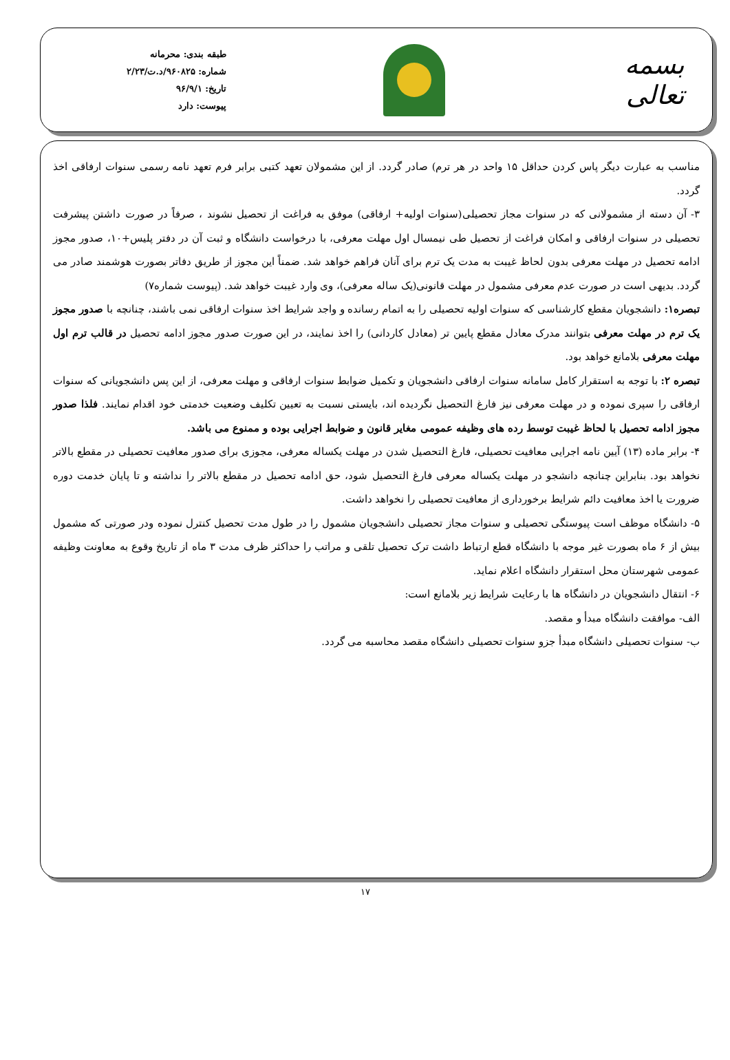بسمه تعالی
طبقه بندی: محرمانه
شماره: ۹۶۰۸۲۵/د.ت/۲/۲۳
تاریخ: ۹۶/۹/۱
پیوست: دارد
مناسب به عبارت دیگر پاس کردن حداقل ۱۵ واحد در هر ترم) صادر گردد. از این مشمولان تعهد کتبی برابر فرم تعهد نامه رسمی سنوات ارفاقی اخذ گردد.
۳- آن دسته از مشمولانی که در سنوات مجاز تحصیلی(سنوات اولیه+ ارفاقی) موفق به فراغت از تحصیل نشوند ، صرفاً در صورت داشتن پیشرفت تحصیلی در سنوات ارفاقی و امکان فراغت از تحصیل طی نیمسال اول مهلت معرفی، با درخواست دانشگاه و ثبت آن در دفتر پلیس+۱۰، صدور مجوز ادامه تحصیل در مهلت معرفی بدون لحاظ غیبت به مدت یک ترم برای آنان فراهم خواهد شد. ضمناً این مجوز از طریق دفاتر بصورت هوشمند صادر می گردد. بدیهی است در صورت عدم معرفی مشمول در مهلت قانونی(یک ساله معرفی)، وی وارد غیبت خواهد شد. (پیوست شماره۷)
تبصره۱: دانشجویان مقطع کارشناسی که سنوات اولیه تحصیلی را به اتمام رسانده و واجد شرایط اخذ سنوات ارفاقی نمی باشند، چنانچه با صدور مجوز یک ترم در مهلت معرفی بتوانند مدرک معادل مقطع پایین تر (معادل کاردانی) را اخذ نمایند، در این صورت صدور مجوز ادامه تحصیل در قالب ترم اول مهلت معرفی بلامانع خواهد بود.
تبصره ۲: با توجه به استقرار کامل سامانه سنوات ارفاقی دانشجویان و تکمیل ضوابط سنوات ارفاقی و مهلت معرفی، از این پس دانشجویانی که سنوات ارفاقی را سپری نموده و در مهلت معرفی نیز فارغ التحصیل نگردیده اند، بایستی نسبت به تعیین تکلیف وضعیت خدمتی خود اقدام نمایند. فلذا صدور مجوز ادامه تحصیل با لحاظ غیبت توسط رده های وظیفه عمومی مغایر قانون و ضوابط اجرایی بوده و ممنوع می باشد.
۴- برابر ماده (۱۳) آیین نامه اجرایی معافیت تحصیلی، فارغ التحصیل شدن در مهلت یکساله معرفی، مجوزی برای صدور معافیت تحصیلی در مقطع بالاتر نخواهد بود. بنابراین چنانچه دانشجو در مهلت یکساله معرفی فارغ التحصیل شود، حق ادامه تحصیل در مقطع بالاتر را نداشته و تا پایان خدمت دوره ضرورت یا اخذ معافیت دائم شرایط برخورداری از معافیت تحصیلی را نخواهد داشت.
۵- دانشگاه موظف است پیوستگی تحصیلی و سنوات مجاز تحصیلی دانشجویان مشمول را در طول مدت تحصیل کنترل نموده ودر صورتی که مشمول بیش از ۶ ماه بصورت غیر موجه با دانشگاه قطع ارتباط داشت ترک تحصیل تلقی و مراتب را حداکثر ظرف مدت ۳ ماه از تاریخ وقوع به معاونت وظیفه عمومی شهرستان محل استقرار دانشگاه اعلام نماید.
۶- انتقال دانشجویان در دانشگاه ها با رعایت شرایط زیر بلامانع است:
الف- موافقت دانشگاه مبدأ و مقصد.
ب- سنوات تحصیلی دانشگاه مبدأ جزو سنوات تحصیلی دانشگاه مقصد محاسبه می گردد.
۱۷